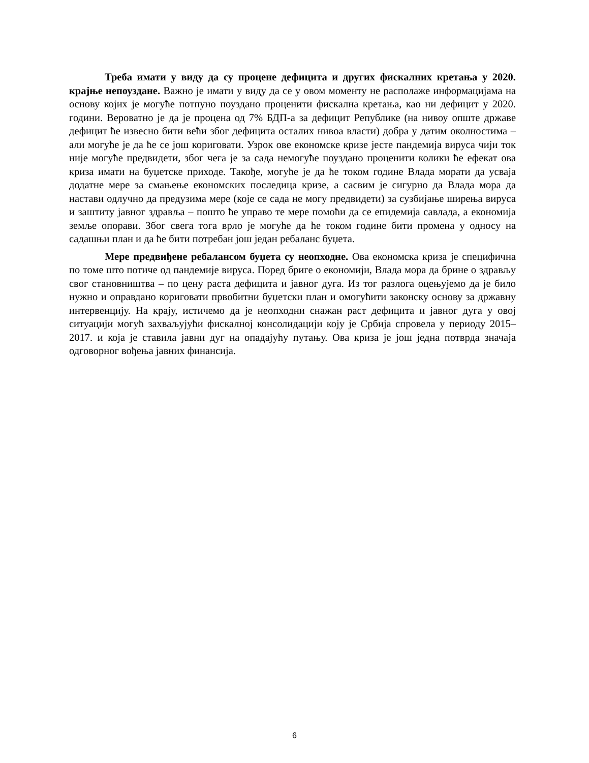Треба имати у виду да су процене дефицита и других фискалних кретања у 2020. крајње непоуздане. Важно је имати у виду да се у овом моменту не располаже информацијама на основу којих је могуће потпуно поуздано проценити фискална кретања, као ни дефицит у 2020. години. Вероватно је да је процена од 7% БДП-а за дефицит Републике (на нивоу опште државе дефицит ће извесно бити већи због дефицита осталих нивоа власти) добра у датим околностима – али могуће је да ће се још кориговати. Узрок ове економске кризе јесте пандемија вируса чији ток није могуће предвидети, због чега је за сада немогуће поуздано проценити колики ће ефекат ова криза имати на буџетске приходе. Такође, могуће је да ће током године Влада морати да усваја додатне мере за смањење економских последица кризе, а сасвим је сигурно да Влада мора да настави одлучно да предузима мере (које се сада не могу предвидети) за сузбијање ширења вируса и заштиту јавног здравља – пошто ће управо те мере помоћи да се епидемија савлада, а економија земље опорави. Због свега тога врло је могуће да ће током године бити промена у односу на садашњи план и да ће бити потребан још један ребаланс буџета.
Мере предвиђене ребалансом буџета су неопходне. Ова економска криза је специфична по томе што потиче од пандемије вируса. Поред бриге о економији, Влада мора да брине о здрављу свог становништва – по цену раста дефицита и јавног дуга. Из тог разлога оцењујемо да је било нужно и оправдано кориговати првобитни буџетски план и омогућити законску основу за државну интервенцију. На крају, истичемо да је неопходни снажан раст дефицита и јавног дуга у овој ситуацији могућ захваљујући фискалној консолидацији коју је Србија спровела у периоду 2015–2017. и која је ставила јавни дуг на опадајућу путању. Ова криза је још једна потврда значаја одговорног вођења јавних финансија.
6